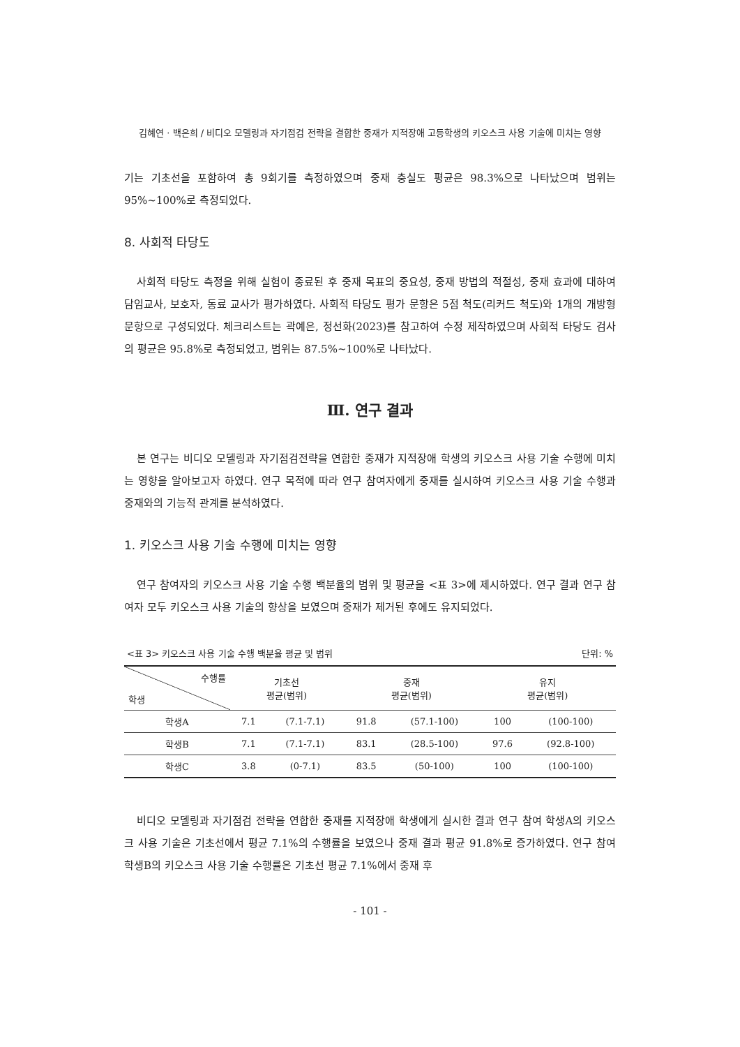김혜연 · 백은희 / 비디오 모델링과 자기점검 전략을 결합한 중재가 지적장애 고등학생의 키오스크 사용 기술에 미치는 영향
기는 기초선을 포함하여 총 9회기를 측정하였으며 중재 충실도 평균은 98.3%으로 나타났으며 범위는 95%~100%로 측정되었다.
8. 사회적 타당도
사회적 타당도 측정을 위해 실험이 종료된 후 중재 목표의 중요성, 중재 방법의 적절성, 중재 효과에 대하여 담임교사, 보호자, 동료 교사가 평가하였다. 사회적 타당도 평가 문항은 5점 척도(리커드 척도)와 1개의 개방형 문항으로 구성되었다. 체크리스트는 곽예은, 정선화(2023)를 참고하여 수정 제작하였으며 사회적 타당도 검사의 평균은 95.8%로 측정되었고, 범위는 87.5%~100%로 나타났다.
Ⅲ. 연구 결과
본 연구는 비디오 모델링과 자기점검전략을 연합한 중재가 지적장애 학생의 키오스크 사용 기술 수행에 미치는 영향을 알아보고자 하였다. 연구 목적에 따라 연구 참여자에게 중재를 실시하여 키오스크 사용 기술 수행과 중재와의 기능적 관계를 분석하였다.
1. 키오스크 사용 기술 수행에 미치는 영향
연구 참여자의 키오스크 사용 기술 수행 백분율의 범위 및 평균을 <표 3>에 제시하였다. 연구 결과 연구 참여자 모두 키오스크 사용 기술의 향상을 보였으며 중재가 제거된 후에도 유지되었다.
<표 3> 키오스크 사용 기술 수행 백분율 평균 및 범위 단위: %
| 수행률 학생 | 기초선 평균(범위) | | 중재 평균(범위) | | 유지 평균(범위) | |
| --- | --- | --- | --- | --- | --- | --- |
| 학생A | 7.1 | (7.1-7.1) | 91.8 | (57.1-100) | 100 | (100-100) |
| 학생B | 7.1 | (7.1-7.1) | 83.1 | (28.5-100) | 97.6 | (92.8-100) |
| 학생C | 3.8 | (0-7.1) | 83.5 | (50-100) | 100 | (100-100) |
비디오 모델링과 자기점검 전략을 연합한 중재를 지적장애 학생에게 실시한 결과 연구 참여 학생A의 키오스크 사용 기술은 기초선에서 평균 7.1%의 수행률을 보였으나 중재 결과 평균 91.8%로 증가하였다. 연구 참여 학생B의 키오스크 사용 기술 수행률은 기초선 평균 7.1%에서 중재 후
- 101 -